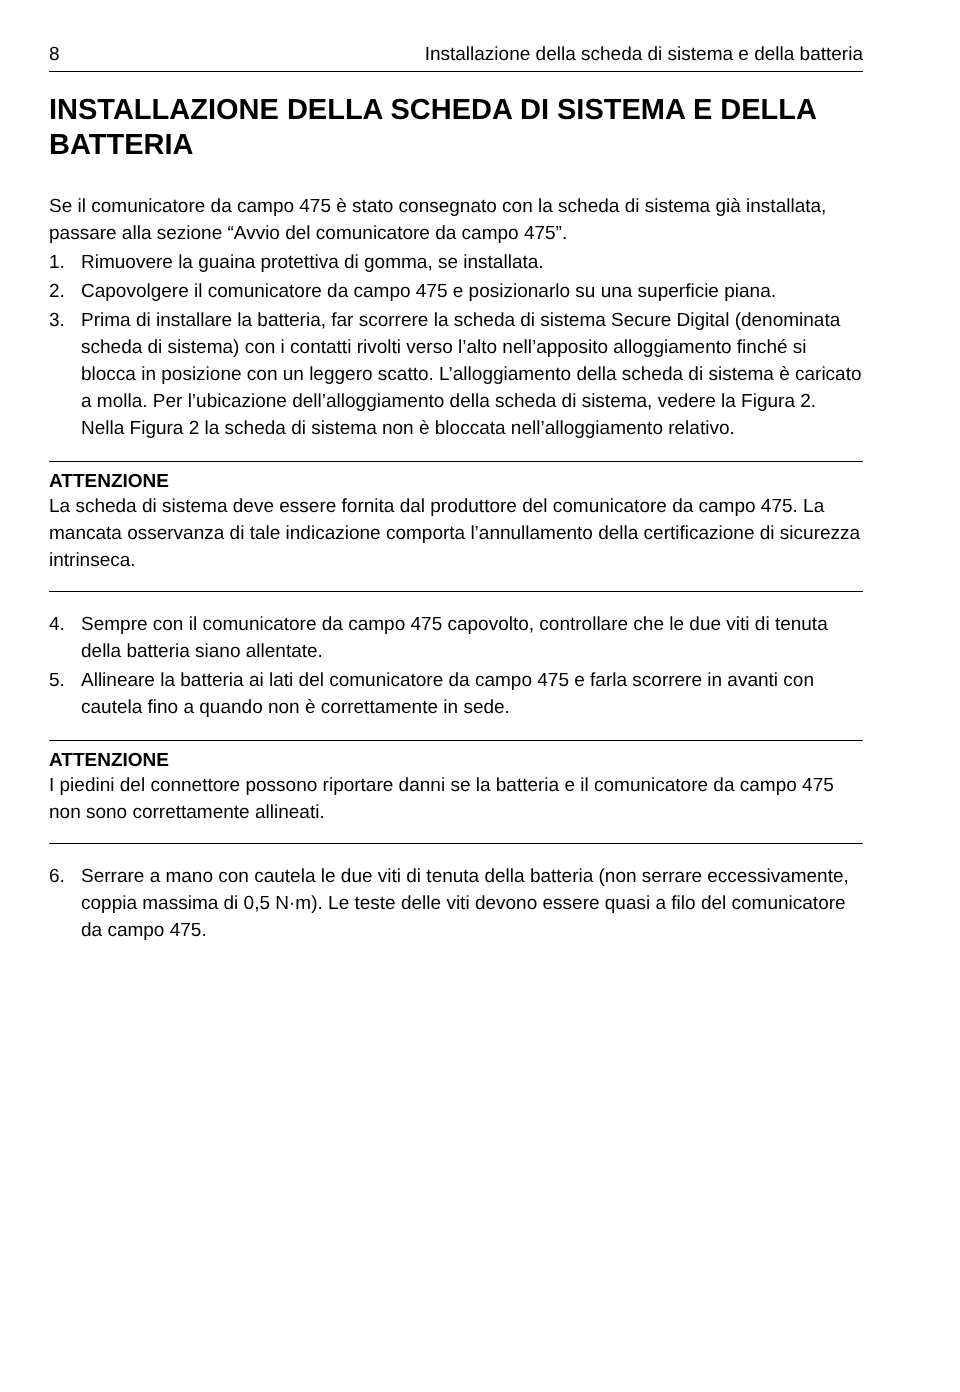8 Installazione della scheda di sistema e della batteria
INSTALLAZIONE DELLA SCHEDA DI SISTEMA E DELLA BATTERIA
Se il comunicatore da campo 475 è stato consegnato con la scheda di sistema già installata, passare alla sezione “Avvio del comunicatore da campo 475”.
1. Rimuovere la guaina protettiva di gomma, se installata.
2. Capovolgere il comunicatore da campo 475 e posizionarlo su una superficie piana.
3. Prima di installare la batteria, far scorrere la scheda di sistema Secure Digital (denominata scheda di sistema) con i contatti rivolti verso l’alto nell’apposito alloggiamento finché si blocca in posizione con un leggero scatto. L’alloggiamento della scheda di sistema è caricato a molla. Per l’ubicazione dell’alloggiamento della scheda di sistema, vedere la Figura 2. Nella Figura 2 la scheda di sistema non è bloccata nell’alloggiamento relativo.
ATTENZIONE
La scheda di sistema deve essere fornita dal produttore del comunicatore da campo 475. La mancata osservanza di tale indicazione comporta l’annullamento della certificazione di sicurezza intrinseca.
4. Sempre con il comunicatore da campo 475 capovolto, controllare che le due viti di tenuta della batteria siano allentate.
5. Allineare la batteria ai lati del comunicatore da campo 475 e farla scorrere in avanti con cautela fino a quando non è correttamente in sede.
ATTENZIONE
I piedini del connettore possono riportare danni se la batteria e il comunicatore da campo 475 non sono correttamente allineati.
6. Serrare a mano con cautela le due viti di tenuta della batteria (non serrare eccessivamente, coppia massima di 0,5 N·m). Le teste delle viti devono essere quasi a filo del comunicatore da campo 475.